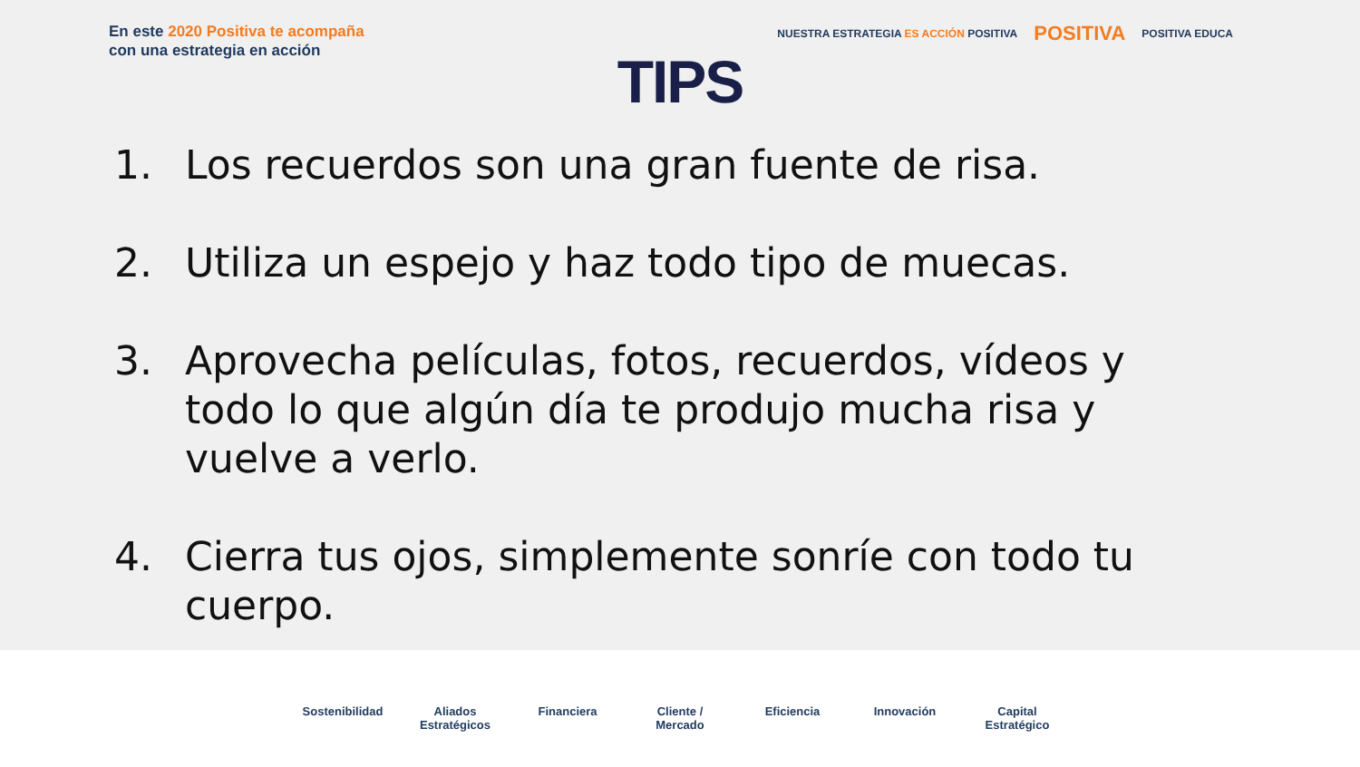En este 2020 Positiva te acompaña
con una estrategia en acción
NUESTRA ESTRATEGIA ES ACCIÓN POSITIVA POSITIVA POSITIVA EDUCA
TIPS
1. Los recuerdos son una gran fuente de risa.
2. Utiliza un espejo y haz todo tipo de muecas.
3. Aprovecha películas, fotos, recuerdos, vídeos y todo lo que algún día te produjo mucha risa y vuelve a verlo.
4. Cierra tus ojos, simplemente sonríe con todo tu cuerpo.
Sostenibilidad
Aliados Estratégicos
Financiera Cliente / Mercado
Eficiencia Innovación Capital Estratégico